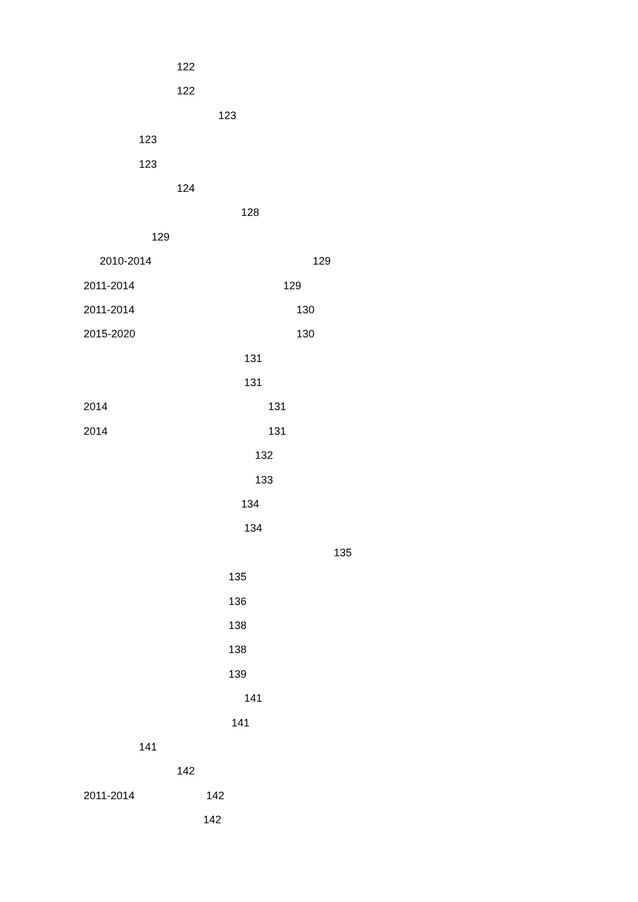122
122
123
123
123
124
128
129
2010-2014 129
2011-2014 129
2011-2014 130
2015-2020 130
131
131
2014 131
2014 131
132
133
134
134
135
135
136
138
138
139
141
141
141
142
2011-2014 142
142